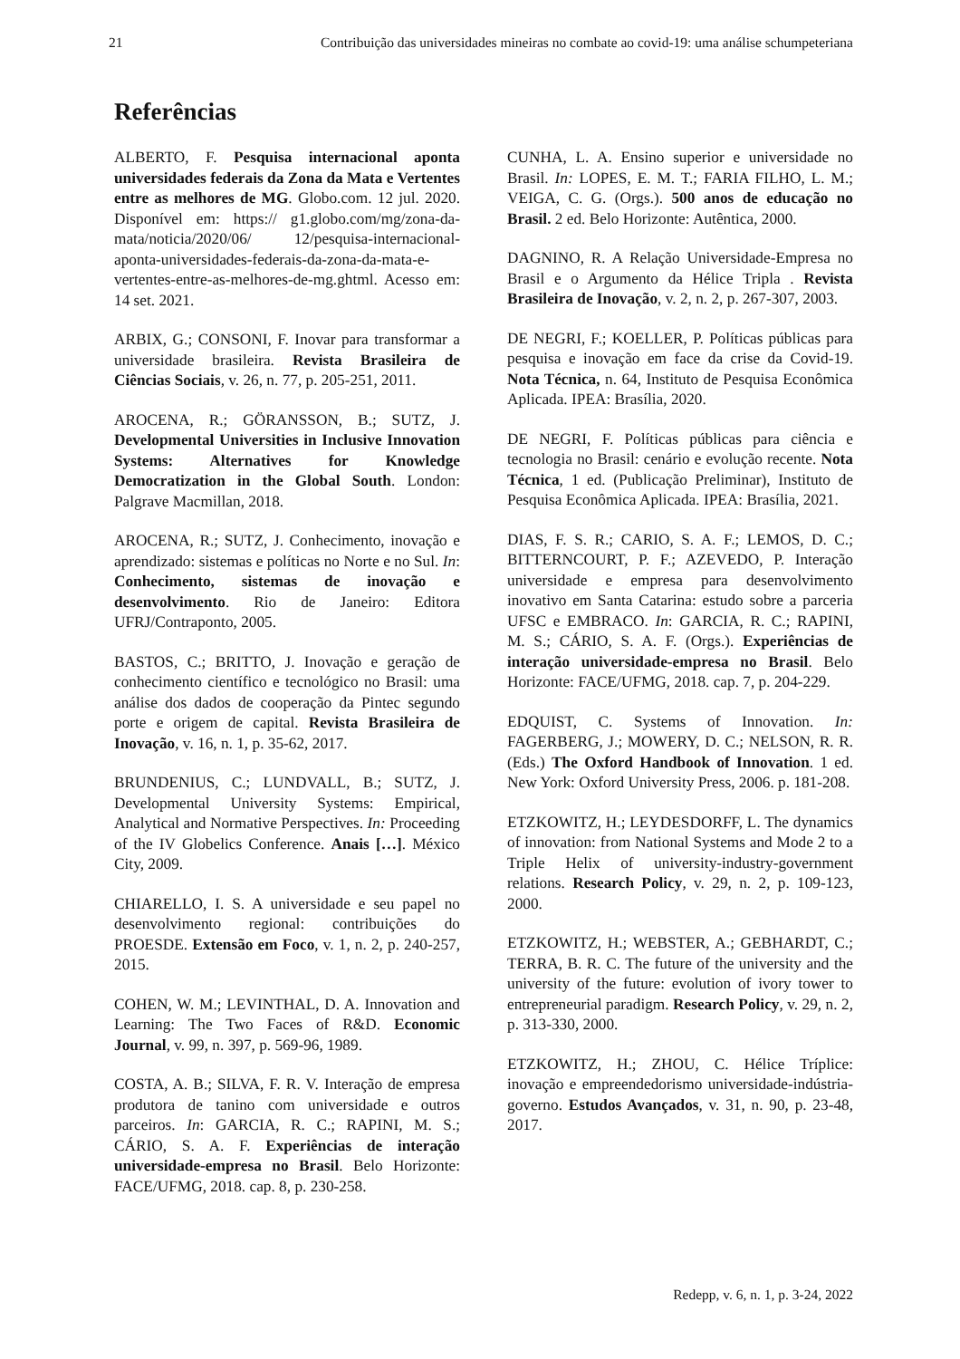21 Contribuição das universidades mineiras no combate ao covid-19: uma análise schumpeteriana
Referências
ALBERTO, F. Pesquisa internacional aponta universidades federais da Zona da Mata e Vertentes entre as melhores de MG. Globo.com. 12 jul. 2020. Disponível em: https:// g1.globo.com/mg/zona-da-mata/noticia/2020/06/ 12/pesquisa-internacional-aponta-universidades-federais-da-zona-da-mata-e-vertentes-entre-as-melhores-de-mg.ghtml. Acesso em: 14 set. 2021.
ARBIX, G.; CONSONI, F. Inovar para transformar a universidade brasileira. Revista Brasileira de Ciências Sociais, v. 26, n. 77, p. 205-251, 2011.
AROCENA, R.; GÖRANSSON, B.; SUTZ, J. Developmental Universities in Inclusive Innovation Systems: Alternatives for Knowledge Democratization in the Global South. London: Palgrave Macmillan, 2018.
AROCENA, R.; SUTZ, J. Conhecimento, inovação e aprendizado: sistemas e políticas no Norte e no Sul. In: Conhecimento, sistemas de inovação e desenvolvimento. Rio de Janeiro: Editora UFRJ/Contraponto, 2005.
BASTOS, C.; BRITTO, J. Inovação e geração de conhecimento científico e tecnológico no Brasil: uma análise dos dados de cooperação da Pintec segundo porte e origem de capital. Revista Brasileira de Inovação, v. 16, n. 1, p. 35-62, 2017.
BRUNDENIUS, C.; LUNDVALL, B.; SUTZ, J. Developmental University Systems: Empirical, Analytical and Normative Perspectives. In: Proceeding of the IV Globelics Conference. Anais […]. México City, 2009.
CHIARELLO, I. S. A universidade e seu papel no desenvolvimento regional: contribuições do PROESDE. Extensão em Foco, v. 1, n. 2, p. 240-257, 2015.
COHEN, W. M.; LEVINTHAL, D. A. Innovation and Learning: The Two Faces of R&D. Economic Journal, v. 99, n. 397, p. 569-96, 1989.
COSTA, A. B.; SILVA, F. R. V. Interação de empresa produtora de tanino com universidade e outros parceiros. In: GARCIA, R. C.; RAPINI, M. S.; CÁRIO, S. A. F. Experiências de interação universidade-empresa no Brasil. Belo Horizonte: FACE/UFMG, 2018. cap. 8, p. 230-258.
CUNHA, L. A. Ensino superior e universidade no Brasil. In: LOPES, E. M. T.; FARIA FILHO, L. M.; VEIGA, C. G. (Orgs.). 500 anos de educação no Brasil. 2 ed. Belo Horizonte: Autêntica, 2000.
DAGNINO, R. A Relação Universidade-Empresa no Brasil e o Argumento da Hélice Tripla . Revista Brasileira de Inovação, v. 2, n. 2, p. 267-307, 2003.
DE NEGRI, F.; KOELLER, P. Políticas públicas para pesquisa e inovação em face da crise da Covid-19. Nota Técnica, n. 64, Instituto de Pesquisa Econômica Aplicada. IPEA: Brasília, 2020.
DE NEGRI, F. Políticas públicas para ciência e tecnologia no Brasil: cenário e evolução recente. Nota Técnica, 1 ed. (Publicação Preliminar), Instituto de Pesquisa Econômica Aplicada. IPEA: Brasília, 2021.
DIAS, F. S. R.; CARIO, S. A. F.; LEMOS, D. C.; BITTERNCOURT, P. F.; AZEVEDO, P. Interação universidade e empresa para desenvolvimento inovativo em Santa Catarina: estudo sobre a parceria UFSC e EMBRACO. In: GARCIA, R. C.; RAPINI, M. S.; CÁRIO, S. A. F. (Orgs.). Experiências de interação universidade-empresa no Brasil. Belo Horizonte: FACE/UFMG, 2018. cap. 7, p. 204-229.
EDQUIST, C. Systems of Innovation. In: FAGERBERG, J.; MOWERY, D. C.; NELSON, R. R. (Eds.) The Oxford Handbook of Innovation. 1 ed. New York: Oxford University Press, 2006. p. 181-208.
ETZKOWITZ, H.; LEYDESDORFF, L. The dynamics of innovation: from National Systems and Mode 2 to a Triple Helix of university-industry-government relations. Research Policy, v. 29, n. 2, p. 109-123, 2000.
ETZKOWITZ, H.; WEBSTER, A.; GEBHARDT, C.; TERRA, B. R. C. The future of the university and the university of the future: evolution of ivory tower to entrepreneurial paradigm. Research Policy, v. 29, n. 2, p. 313-330, 2000.
ETZKOWITZ, H.; ZHOU, C. Hélice Tríplice: inovação e empreendedorismo universidade-indústria-governo. Estudos Avançados, v. 31, n. 90, p. 23-48, 2017.
Redepp, v. 6, n. 1, p. 3-24, 2022